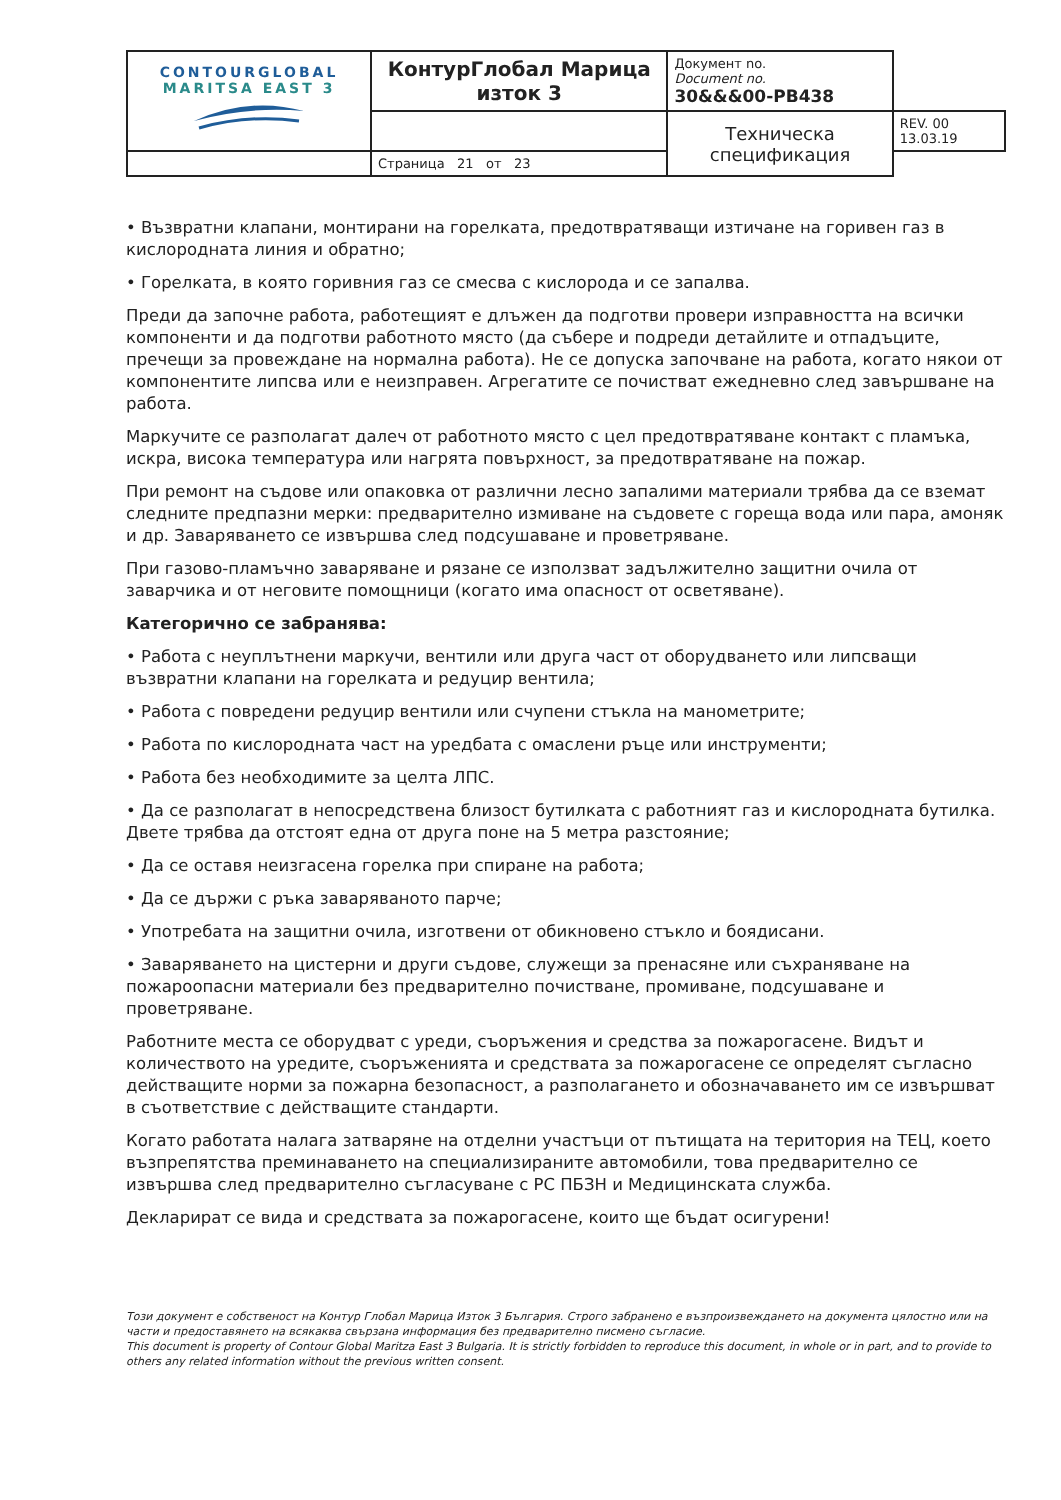| CONTOURGLOBAL MARITSA EAST 3 | КонтурГлобал Марица изток 3 | Документ no. Document no. 30&&&00-PB438 | |
| | | Техническа спецификация | REV. 00 13.03.19 |
| | Страница 21 от 23 | | |
• Възвратни клапани, монтирани на горелката, предотвратяващи изтичане на горивен газ в кислородната линия и обратно;
• Горелката, в която горивния газ се смесва с кислорода и се запалва.
Преди да започне работа, работещият е длъжен да подготви провери изправността на всички компоненти и да подготви работното място (да събере и подреди детайлите и отпадъците, пречещи за провеждане на нормална работа). Не се допуска започване на работа, когато някои от компонентите липсва или е неизправен. Агрегатите се почистват ежедневно след завършване на работа.
Маркучите се разполагат далеч от работното място с цел предотвратяване контакт с пламъка, искра, висока температура или нагрята повърхност, за предотвратяване на пожар.
При ремонт на съдове или опаковка от различни лесно запалими материали трябва да се вземат следните предпазни мерки: предварително измиване на съдовете с гореща вода или пара, амоняк и др. Заваряването се извършва след подсушаване и проветряване.
При газово-пламъчно заваряване и рязане се използват задължително защитни очила от заварчика и от неговите помощници (когато има опасност от осветяване).
Категорично се забранява:
• Работа с неуплътнени маркучи, вентили или друга част от оборудването или липсващи възвратни клапани на горелката и редуцир вентила;
• Работа с повредени редуцир вентили или счупени стъкла на манометрите;
• Работа по кислородната част на уредбата с омаслени ръце или инструменти;
• Работа без необходимите за целта ЛПС.
• Да се разполагат в непосредствена близост бутилката с работният газ и кислородната бутилка. Двете трябва да отстоят една от друга поне на 5 метра разстояние;
• Да се оставя неизгасена горелка при спиране на работа;
• Да се държи с ръка заваряваното парче;
• Употребата на защитни очила, изготвени от обикновено стъкло и боядисани.
• Заваряването на цистерни и други съдове, служещи за пренасяне или съхраняване на пожароопасни материали без предварително почистване, промиване, подсушаване и проветряване.
Работните места се оборудват с уреди, съоръжения и средства за пожарогасене. Видът и количеството на уредите, съоръженията и средствата за пожарогасене се определят съгласно действащите норми за пожарна безопасност, а разполагането и обозначаването им се извършват в съответствие с действащите стандарти.
Когато работата налага затваряне на отделни участъци от пътищата на територия на ТЕЦ, което възпрепятства преминаването на специализираните автомобили, това предварително се извършва след предварително съгласуване с РС ПБЗН и Медицинската служба.
Декларират се вида и средствата за пожарогасене, които ще бъдат осигурени!
Този документ е собственост на Контур Глобал Марица Изток 3 България. Строго забранено е възпроизвеждането на документа цялостно или на части и предоставянето на всякаква свързана информация без предварително писмено съгласие.
This document is property of Contour Global Maritza East 3 Bulgaria. It is strictly forbidden to reproduce this document, in whole or in part, and to provide to others any related information without the previous written consent.